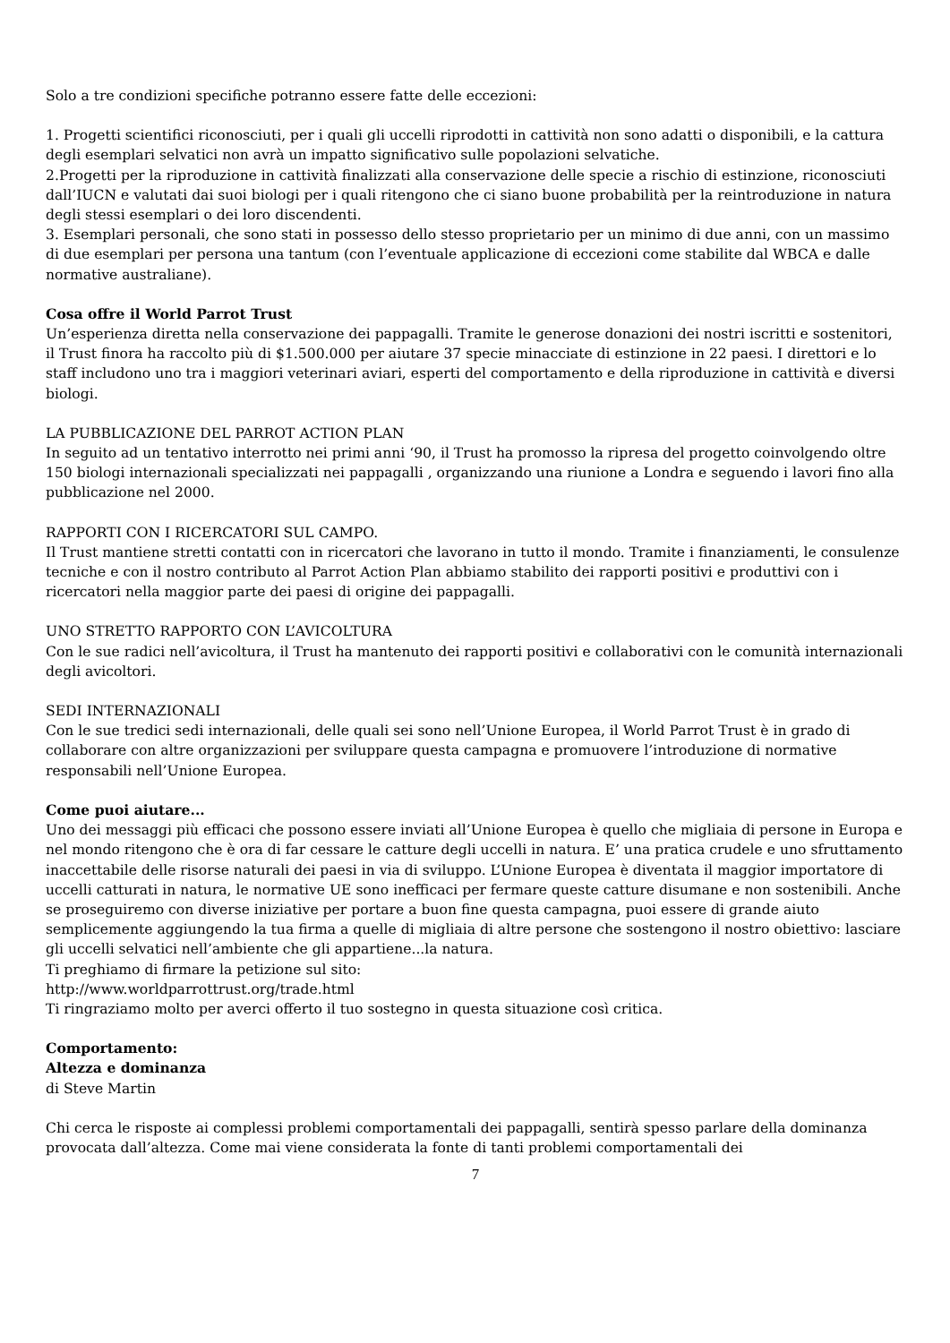Solo a tre condizioni specifiche potranno essere fatte delle eccezioni:
1. Progetti scientifici riconosciuti, per i quali gli uccelli riprodotti in cattività non sono adatti o disponibili, e la cattura degli esemplari selvatici non avrà un impatto significativo sulle popolazioni selvatiche.
2.Progetti per la riproduzione in cattività finalizzati alla conservazione delle specie a rischio di estinzione, riconosciuti dall’IUCN e valutati dai suoi biologi per i quali ritengono che ci siano buone probabilità per la reintroduzione in natura degli stessi esemplari o dei loro discendenti.
3. Esemplari personali, che sono stati in possesso dello stesso proprietario per un minimo di due anni, con un massimo di due esemplari per persona una tantum (con l’eventuale applicazione di eccezioni come stabilite dal WBCA e dalle normative australiane).
Cosa offre il World Parrot Trust
Un’esperienza diretta nella conservazione dei pappagalli. Tramite le generose donazioni dei nostri iscritti e sostenitori, il Trust finora ha raccolto più di $1.500.000 per aiutare 37 specie minacciate di estinzione in 22 paesi. I direttori e lo staff includono uno tra i maggiori veterinari aviari, esperti del comportamento e della riproduzione in cattività e diversi biologi.
LA PUBBLICAZIONE DEL PARROT ACTION PLAN
In seguito ad un tentativo interrotto nei primi anni ‘90, il Trust ha promosso la ripresa del progetto coinvolgendo oltre 150 biologi internazionali specializzati nei pappagalli , organizzando una riunione a Londra e seguendo i lavori fino alla pubblicazione nel 2000.
RAPPORTI CON I RICERCATORI SUL CAMPO.
Il Trust mantiene stretti contatti con in ricercatori che lavorano in tutto il mondo. Tramite i finanziamenti, le consulenze tecniche e con il nostro contributo al Parrot Action Plan abbiamo stabilito dei rapporti positivi e produttivi con i ricercatori nella maggior parte dei paesi di origine dei pappagalli.
UNO STRETTO RAPPORTO CON L’AVICOLTURA
Con le sue radici nell’avicoltura, il Trust ha mantenuto dei rapporti positivi e collaborativi con le comunità internazionali degli avicoltori.
SEDI INTERNAZIONALI
Con le sue tredici sedi internazionali, delle quali sei sono nell’Unione Europea, il World Parrot Trust è in grado di collaborare con altre organizzazioni per sviluppare questa campagna e promuovere l’introduzione di normative responsabili nell’Unione Europea.
Come puoi aiutare...
Uno dei messaggi più efficaci che possono essere inviati all’Unione Europea è quello che migliaia di persone in Europa e nel mondo ritengono che è ora di far cessare le catture degli uccelli in natura. E’ una pratica crudele e uno sfruttamento inaccettabile delle risorse naturali dei paesi in via di sviluppo. L’Unione Europea è diventata il maggior importatore di uccelli catturati in natura, le normative UE sono inefficaci per fermare queste catture disumane e non sostenibili. Anche se proseguiremo con diverse iniziative per portare a buon fine questa campagna, puoi essere di grande aiuto semplicemente aggiungendo la tua firma a quelle di migliaia di altre persone che sostengono il nostro obiettivo: lasciare gli uccelli selvatici nell’ambiente che gli appartiene...la natura.
Ti preghiamo di firmare la petizione sul sito:
http://www.worldparrottrust.org/trade.html
Ti ringraziamo molto per averci offerto il tuo sostegno in questa situazione così critica.
Comportamento:
Altezza e dominanza
di Steve Martin
Chi cerca le risposte ai complessi problemi comportamentali dei pappagalli, sentirà spesso parlare della dominanza provocata dall’altezza. Come mai viene considerata la fonte di tanti problemi comportamentali dei
7